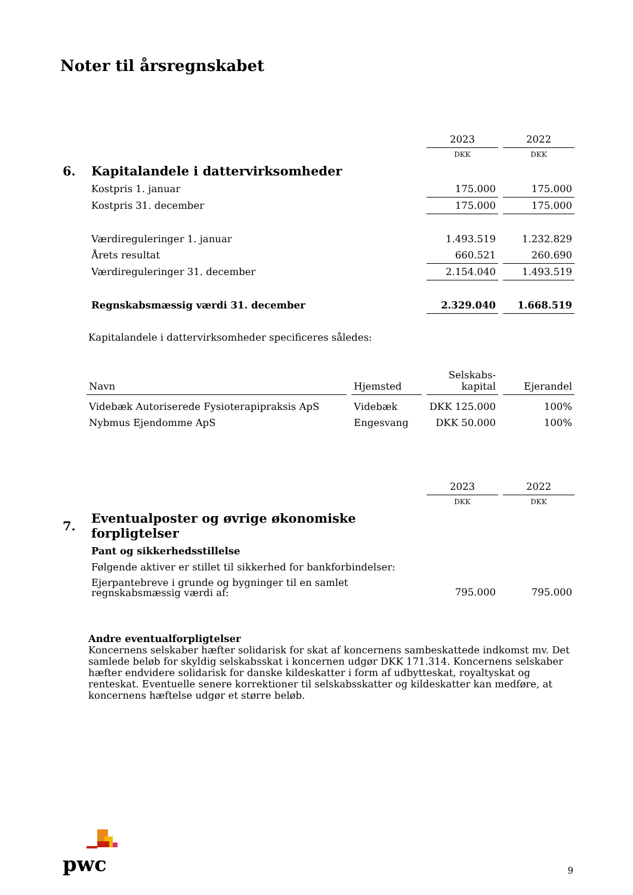Noter til årsregnskabet
| | | 2023 | | 2022 |
| | | DKK | | DKK |
| 6. | Kapitalandele i dattervirksomheder | | | |
| | Kostpris 1. januar | 175.000 | | 175.000 |
| | Kostpris 31. december | 175.000 | | 175.000 |
| | Værdireguleringer 1. januar | 1.493.519 | | 1.232.829 |
| | Årets resultat | 660.521 | | 260.690 |
| | Værdireguleringer 31. december | 2.154.040 | | 1.493.519 |
| | Regnskabsmæssig værdi 31. december | 2.329.040 | | 1.668.519 |
Kapitalandele i dattervirksomheder specificeres således:
| Navn | | Hjemsted | | Selskabs- kapital | | Ejerandel |
| Videbæk Autoriserede Fysioterapipraksis ApS | | Videbæk | | DKK 125.000 | | 100% |
| Nybmus Ejendomme ApS | | Engesvang | | DKK 50.000 | | 100% |
| | | 2023 | | 2022 |
| | | DKK | | DKK |
| 7. | Eventualposter og øvrige økonomiske forpligtelser | | | |
| | Pant og sikkerhedsstillelse | | | |
| | Følgende aktiver er stillet til sikkerhed for bankforbindelser: | | | |
| | Ejerpantebreve i grunde og bygninger til en samlet regnskabsmæssig værdi af: | 795.000 | | 795.000 |
Andre eventualforpligtelser
Koncernens selskaber hæfter solidarisk for skat af koncernens sambeskattede indkomst mv. Det samlede beløb for skyldig selskabsskat i koncernen udgør DKK 171.314. Koncernens selskaber hæfter endvidere solidarisk for danske kildeskatter i form af udbytteskat, royaltyskat og renteskat. Eventuelle senere korrektioner til selskabsskatter og kildeskatter kan medføre, at koncernens hæftelse udgør et større beløb.
pwc
9